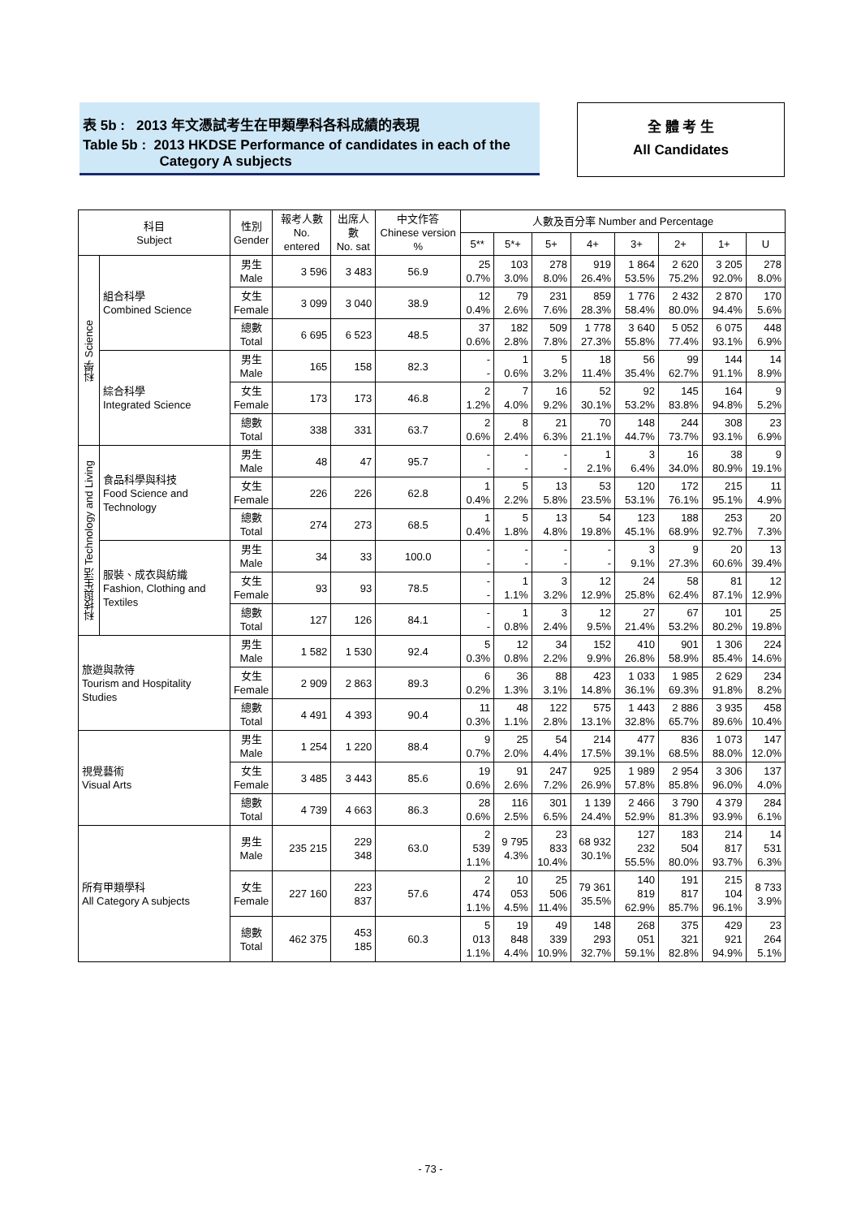表 5b : 2013 年文憑試考生在甲類學科各科成績的表現
Table 5b : 2013 HKDSE Performance of candidates in each of the
Category A subjects
全 體 考 生
All Candidates
| 科目 Subject | | 性別 Gender | 報考人數 No. entered | 出席人數 No. sat | 中文作答 Chinese version % | 人數及百分率 Number and Percentage | | | | | | | |
| --- | --- | --- | --- | --- | --- | --- | --- | --- | --- | --- | --- | --- | --- |
| | | | | | | 5** | 5*+ | 5+ | 4+ | 3+ | 2+ | 1+ | U |
| 科學 Science | 組合科學 Combined Science | 男生 Male | 3 596 | 3 483 | 56.9 | 25 0.7% | 103 3.0% | 278 8.0% | 919 26.4% | 1 864 53.5% | 2 620 75.2% | 3 205 92.0% | 278 8.0% |
| | | 女生 Female | 3 099 | 3 040 | 38.9 | 12 0.4% | 79 2.6% | 231 7.6% | 859 28.3% | 1 776 58.4% | 2 432 80.0% | 2 870 94.4% | 170 5.6% |
| | | 總數 Total | 6 695 | 6 523 | 48.5 | 37 0.6% | 182 2.8% | 509 7.8% | 1 778 27.3% | 3 640 55.8% | 5 052 77.4% | 6 075 93.1% | 448 6.9% |
| | 綜合科學 Integrated Science | 男生 Male | 165 | 158 | 82.3 | - - | 1 0.6% | 5 3.2% | 18 11.4% | 56 35.4% | 99 62.7% | 144 91.1% | 14 8.9% |
| | | 女生 Female | 173 | 173 | 46.8 | 2 1.2% | 7 4.0% | 16 9.2% | 52 30.1% | 92 53.2% | 145 83.8% | 164 94.8% | 9 5.2% |
| | | 總數 Total | 338 | 331 | 63.7 | 2 0.6% | 8 2.4% | 21 6.3% | 70 21.1% | 148 44.7% | 244 73.7% | 308 93.1% | 23 6.9% |
| 科技與生活 Technology and Living | 食品科學與科技 Food Science and Technology | 男生 Male | 48 | 47 | 95.7 | - - | - - | - - | 1 2.1% | 3 6.4% | 16 34.0% | 38 80.9% | 9 19.1% |
| | | 女生 Female | 226 | 226 | 62.8 | 1 0.4% | 5 2.2% | 13 5.8% | 53 23.5% | 120 53.1% | 172 76.1% | 215 95.1% | 11 4.9% |
| | | 總數 Total | 274 | 273 | 68.5 | 1 0.4% | 5 1.8% | 13 4.8% | 54 19.8% | 123 45.1% | 188 68.9% | 253 92.7% | 20 7.3% |
| | 服裝、成衣與紡織 Fashion, Clothing and Textiles | 男生 Male | 34 | 33 | 100.0 | - - | - - | - - | - - | 3 9.1% | 9 27.3% | 20 60.6% | 13 39.4% |
| | | 女生 Female | 93 | 93 | 78.5 | - - | 1 1.1% | 3 3.2% | 12 12.9% | 24 25.8% | 58 62.4% | 81 87.1% | 12 12.9% |
| | | 總數 Total | 127 | 126 | 84.1 | - - | 1 0.8% | 3 2.4% | 12 9.5% | 27 21.4% | 67 53.2% | 101 80.2% | 25 19.8% |
| 旅遊與款待 Tourism and Hospitality Studies | | 男生 Male | 1 582 | 1 530 | 92.4 | 5 0.3% | 12 0.8% | 34 2.2% | 152 9.9% | 410 26.8% | 901 58.9% | 1 306 85.4% | 224 14.6% |
| | | 女生 Female | 2 909 | 2 863 | 89.3 | 6 0.2% | 36 1.3% | 88 3.1% | 423 14.8% | 1 033 36.1% | 1 985 69.3% | 2 629 91.8% | 234 8.2% |
| | | 總數 Total | 4 491 | 4 393 | 90.4 | 11 0.3% | 48 1.1% | 122 2.8% | 575 13.1% | 1 443 32.8% | 2 886 65.7% | 3 935 89.6% | 458 10.4% |
| 視覺藝術 Visual Arts | | 男生 Male | 1 254 | 1 220 | 88.4 | 9 0.7% | 25 2.0% | 54 4.4% | 214 17.5% | 477 39.1% | 836 68.5% | 1 073 88.0% | 147 12.0% |
| | | 女生 Female | 3 485 | 3 443 | 85.6 | 19 0.6% | 91 2.6% | 247 7.2% | 925 26.9% | 1 989 57.8% | 2 954 85.8% | 3 306 96.0% | 137 4.0% |
| | | 總數 Total | 4 739 | 4 663 | 86.3 | 28 0.6% | 116 2.5% | 301 6.5% | 1 139 24.4% | 2 466 52.9% | 3 790 81.3% | 4 379 93.9% | 284 6.1% |
| 所有甲類學科 All Category A subjects | | 男生 Male | 235 215 | 229 348 | 63.0 | 2 539 1.1% | 9 795 4.3% | 23 833 10.4% | 68 932 30.1% | 127 232 55.5% | 183 504 80.0% | 214 817 93.7% | 14 531 6.3% |
| | | 女生 Female | 227 160 | 223 837 | 57.6 | 2 474 1.1% | 10 053 4.5% | 25 506 11.4% | 79 361 35.5% | 140 819 62.9% | 191 817 85.7% | 215 104 96.1% | 8 733 3.9% |
| | | 總數 Total | 462 375 | 453 185 | 60.3 | 5 013 1.1% | 19 848 4.4% | 49 339 10.9% | 148 293 32.7% | 268 051 59.1% | 375 321 82.8% | 429 921 94.9% | 23 264 5.1% |
- 73 -